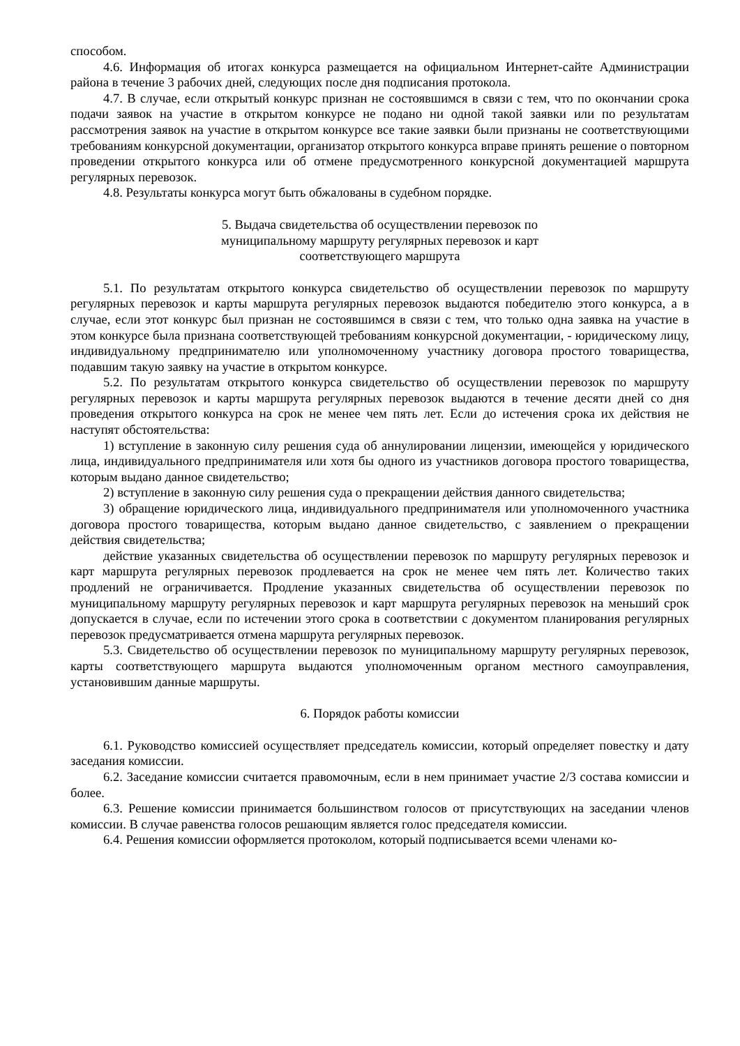способом.
4.6. Информация об итогах конкурса размещается на официальном Интернет-сайте Администрации района в течение 3 рабочих дней, следующих после дня подписания протокола.
4.7. В случае, если открытый конкурс признан не состоявшимся в связи с тем, что по окончании срока подачи заявок на участие в открытом конкурсе не подано ни одной такой заявки или по результатам рассмотрения заявок на участие в открытом конкурсе все такие заявки были признаны не соответствующими требованиям конкурсной документации, организатор открытого конкурса вправе принять решение о повторном проведении открытого конкурса или об отмене предусмотренного конкурсной документацией маршрута регулярных перевозок.
4.8. Результаты конкурса могут быть обжалованы в судебном порядке.
5. Выдача свидетельства об осуществлении перевозок по
муниципальному маршруту регулярных перевозок и карт
соответствующего маршрута
5.1. По результатам открытого конкурса свидетельство об осуществлении перевозок по маршруту регулярных перевозок и карты маршрута регулярных перевозок выдаются победителю этого конкурса, а в случае, если этот конкурс был признан не состоявшимся в связи с тем, что только одна заявка на участие в этом конкурсе была признана соответствующей требованиям конкурсной документации, - юридическому лицу, индивидуальному предпринимателю или уполномоченному участнику договора простого товарищества, подавшим такую заявку на участие в открытом конкурсе.
5.2. По результатам открытого конкурса свидетельство об осуществлении перевозок по маршруту регулярных перевозок и карты маршрута регулярных перевозок выдаются в течение десяти дней со дня проведения открытого конкурса на срок не менее чем пять лет. Если до истечения срока их действия не наступят обстоятельства:
1) вступление в законную силу решения суда об аннулировании лицензии, имеющейся у юридического лица, индивидуального предпринимателя или хотя бы одного из участников договора простого товарищества, которым выдано данное свидетельство;
2) вступление в законную силу решения суда о прекращении действия данного свидетельства;
3) обращение юридического лица, индивидуального предпринимателя или уполномоченного участника договора простого товарищества, которым выдано данное свидетельство, с заявлением о прекращении действия свидетельства;
действие указанных свидетельства об осуществлении перевозок по маршруту регулярных перевозок и карт маршрута регулярных перевозок продлевается на срок не менее чем пять лет. Количество таких продлений не ограничивается. Продление указанных свидетельства об осуществлении перевозок по муниципальному маршруту регулярных перевозок и карт маршрута регулярных перевозок на меньший срок допускается в случае, если по истечении этого срока в соответствии с документом планирования регулярных перевозок предусматривается отмена маршрута регулярных перевозок.
5.3. Свидетельство об осуществлении перевозок по муниципальному маршруту регулярных перевозок, карты соответствующего маршрута выдаются уполномоченным органом местного самоуправления, установившим данные маршруты.
6. Порядок работы комиссии
6.1. Руководство комиссией осуществляет председатель комиссии, который определяет повестку и дату заседания комиссии.
6.2. Заседание комиссии считается правомочным, если в нем принимает участие 2/3 состава комиссии и более.
6.3. Решение комиссии принимается большинством голосов от присутствующих на заседании членов комиссии. В случае равенства голосов решающим является голос председателя комиссии.
6.4. Решения комиссии оформляется протоколом, который подписывается всеми членами ко-